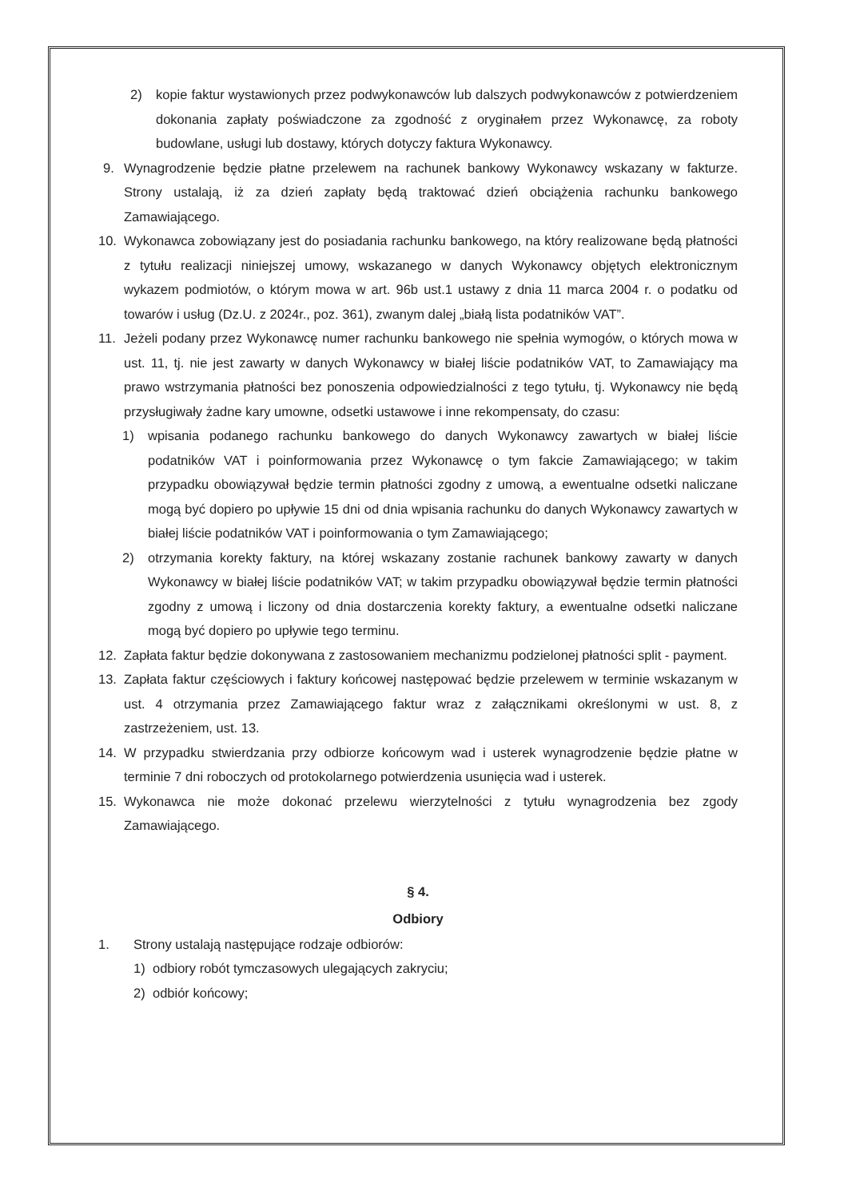2) kopie faktur wystawionych przez podwykonawców lub dalszych podwykonawców z potwierdzeniem dokonania zapłaty poświadczone za zgodność z oryginałem przez Wykonawcę, za roboty budowlane, usługi lub dostawy, których dotyczy faktura Wykonawcy.
9. Wynagrodzenie będzie płatne przelewem na rachunek bankowy Wykonawcy wskazany w fakturze. Strony ustalają, iż za dzień zapłaty będą traktować dzień obciążenia rachunku bankowego Zamawiającego.
10. Wykonawca zobowiązany jest do posiadania rachunku bankowego, na który realizowane będą płatności z tytułu realizacji niniejszej umowy, wskazanego w danych Wykonawcy objętych elektronicznym wykazem podmiotów, o którym mowa w art. 96b ust.1 ustawy z dnia 11 marca 2004 r. o podatku od towarów i usług (Dz.U. z 2024r., poz. 361), zwanym dalej „białą lista podatników VAT”.
11. Jeżeli podany przez Wykonawcę numer rachunku bankowego nie spełnia wymogów, o których mowa w ust. 11, tj. nie jest zawarty w danych Wykonawcy w białej liście podatników VAT, to Zamawiający ma prawo wstrzymania płatności bez ponoszenia odpowiedzialności z tego tytułu, tj. Wykonawcy nie będą przysługiwały żadne kary umowne, odsetki ustawowe i inne rekompensaty, do czasu:
1) wpisania podanego rachunku bankowego do danych Wykonawcy zawartych w białej liście podatników VAT i poinformowania przez Wykonawcę o tym fakcie Zamawiającego; w takim przypadku obowiązywał będzie termin płatności zgodny z umową, a ewentualne odsetki naliczane mogą być dopiero po upływie 15 dni od dnia wpisania rachunku do danych Wykonawcy zawartych w białej liście podatników VAT i poinformowania o tym Zamawiającego;
2) otrzymania korekty faktury, na której wskazany zostanie rachunek bankowy zawarty w danych Wykonawcy w białej liście podatników VAT; w takim przypadku obowiązywał będzie termin płatności zgodny z umową i liczony od dnia dostarczenia korekty faktury, a ewentualne odsetki naliczane mogą być dopiero po upływie tego terminu.
12. Zapłata faktur będzie dokonywana z zastosowaniem mechanizmu podzielonej płatności split - payment.
13. Zapłata faktur częściowych i faktury końcowej następować będzie przelewem w terminie wskazanym w ust. 4 otrzymania przez Zamawiającego faktur wraz z załącznikami określonymi w ust. 8, z zastrzeżeniem, ust. 13.
14. W przypadku stwierdzania przy odbiorze końcowym wad i usterek wynagrodzenie będzie płatne w terminie 7 dni roboczych od protokolarnego potwierdzenia usunięcia wad i usterek.
15. Wykonawca nie może dokonać przelewu wierzytelności z tytułu wynagrodzenia bez zgody Zamawiającego.
§ 4.
Odbiory
1. Strony ustalają następujące rodzaje odbiorów:
1) odbiory robót tymczasowych ulegających zakryciu;
2) odbiór końcowy;